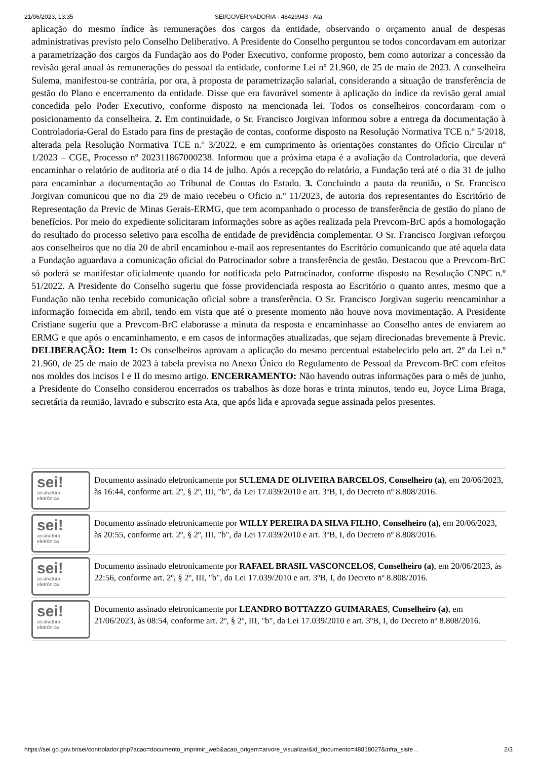21/06/2023, 13:35 SEI/GOVERNADORIA - 48429943 - Ata
aplicação do mesmo índice às remunerações dos cargos da entidade, observando o orçamento anual de despesas administrativas previsto pelo Conselho Deliberativo. A Presidente do Conselho perguntou se todos concordavam em autorizar a parametrização dos cargos da Fundação aos do Poder Executivo, conforme proposto, bem como autorizar a concessão da revisão geral anual às remunerações do pessoal da entidade, conforme Lei nº 21.960, de 25 de maio de 2023. A conselheira Sulema, manifestou-se contrária, por ora, à proposta de parametrização salarial, considerando a situação de transferência de gestão do Plano e encerramento da entidade. Disse que era favorável somente à aplicação do índice da revisão geral anual concedida pelo Poder Executivo, conforme disposto na mencionada lei. Todos os conselheiros concordaram com o posicionamento da conselheira. 2. Em continuidade, o Sr. Francisco Jorgivan informou sobre a entrega da documentação à Controladoria-Geral do Estado para fins de prestação de contas, conforme disposto na Resolução Normativa TCE n.º 5/2018, alterada pela Resolução Normativa TCE n.º 3/2022, e em cumprimento às orientações constantes do Ofício Circular nº 1/2023 – CGE, Processo nº 202311867000238. Informou que a próxima etapa é a avaliação da Controladoria, que deverá encaminhar o relatório de auditoria até o dia 14 de julho. Após a recepção do relatório, a Fundação terá até o dia 31 de julho para encaminhar a documentação ao Tribunal de Contas do Estado. 3. Concluindo a pauta da reunião, o Sr. Francisco Jorgivan comunicou que no dia 29 de maio recebeu o Oficio n.º 11/2023, de autoria dos representantes do Escritório de Representação da Previc de Minas Gerais-ERMG, que tem acompanhado o processo de transferência de gestão do plano de benefícios. Por meio do expediente solicitaram informações sobre as ações realizada pela Prevcom-BrC após a homologação do resultado do processo seletivo para escolha de entidade de previdência complementar. O Sr. Francisco Jorgivan reforçou aos conselheiros que no dia 20 de abril encaminhou e-mail aos representantes do Escritório comunicando que até aquela data a Fundação aguardava a comunicação oficial do Patrocinador sobre a transferência de gestão. Destacou que a Prevcom-BrC só poderá se manifestar oficialmente quando for notificada pelo Patrocinador, conforme disposto na Resolução CNPC n.º 51/2022. A Presidente do Conselho sugeriu que fosse providenciada resposta ao Escritório o quanto antes, mesmo que a Fundação não tenha recebido comunicação oficial sobre a transferência. O Sr. Francisco Jorgivan sugeriu reencaminhar a informação fornecida em abril, tendo em vista que até o presente momento não houve nova movimentação. A Presidente Cristiane sugeriu que a Prevcom-BrC elaborasse a minuta da resposta e encaminhasse ao Conselho antes de enviarem ao ERMG e que após o encaminhamento, e em casos de informações atualizadas, que sejam direcionadas brevemente à Previc. DELIBERAÇÃO: Item 1: Os conselheiros aprovam a aplicação do mesmo percentual estabelecido pelo art. 2º da Lei n.º 21.960, de 25 de maio de 2023 à tabela prevista no Anexo Único do Regulamento de Pessoal da Prevcom-BrC com efeitos nos moldes dos incisos I e II do mesmo artigo. ENCERRAMENTO: Não havendo outras informações para o mês de junho, a Presidente do Conselho considerou encerrados os trabalhos às doze horas e trinta minutos, tendo eu, Joyce Lima Braga, secretária da reunião, lavrado e subscrito esta Ata, que após lida e aprovada segue assinada pelos presentes.
sei!
assinatura
eletrônica
Documento assinado eletronicamente por SULEMA DE OLIVEIRA BARCELOS, Conselheiro (a), em 20/06/2023, às 16:44, conforme art. 2º, § 2º, III, "b", da Lei 17.039/2010 e art. 3ºB, I, do Decreto nº 8.808/2016.
sei!
assinatura
eletrônica
Documento assinado eletronicamente por WILLY PEREIRA DA SILVA FILHO, Conselheiro (a), em 20/06/2023, às 20:55, conforme art. 2º, § 2º, III, "b", da Lei 17.039/2010 e art. 3ºB, I, do Decreto nº 8.808/2016.
sei!
assinatura
eletrônica
Documento assinado eletronicamente por RAFAEL BRASIL VASCONCELOS, Conselheiro (a), em 20/06/2023, às 22:56, conforme art. 2º, § 2º, III, "b", da Lei 17.039/2010 e art. 3ºB, I, do Decreto nº 8.808/2016.
sei!
assinatura
eletrônica
Documento assinado eletronicamente por LEANDRO BOTTAZZO GUIMARAES, Conselheiro (a), em 21/06/2023, às 08:54, conforme art. 2º, § 2º, III, "b", da Lei 17.039/2010 e art. 3ºB, I, do Decreto nº 8.808/2016.
https://sei.go.gov.br/sei/controlador.php?acao=documento_imprimir_web&acao_origem=arvore_visualizar&id_documento=48818027&infra_siste… 2/3